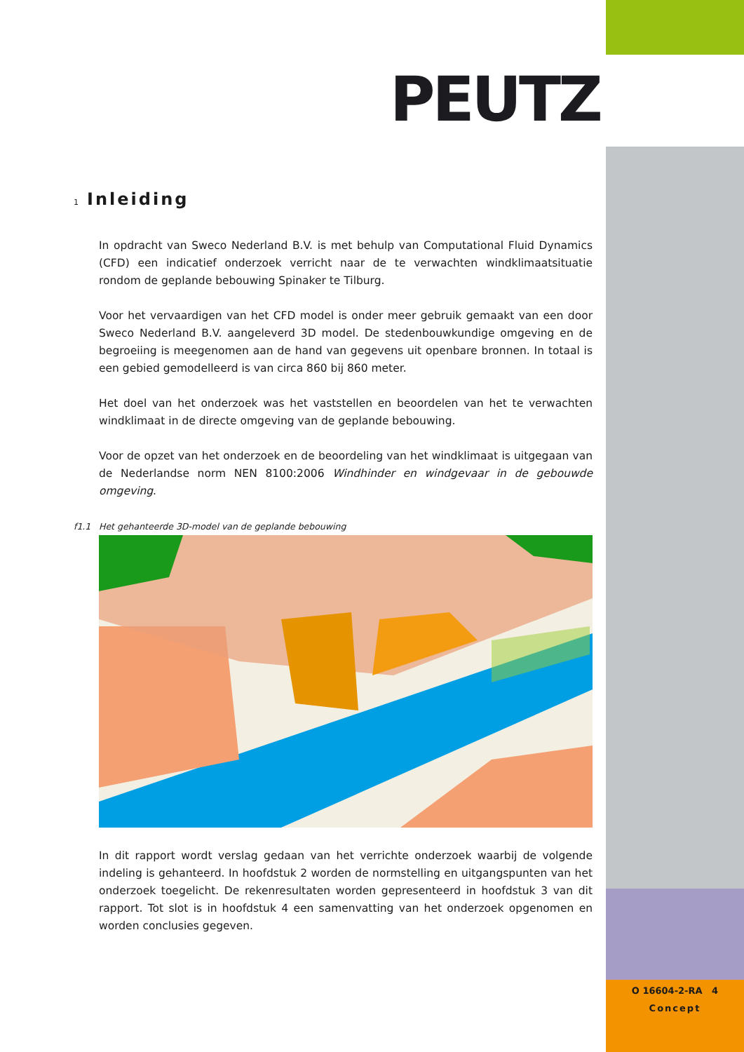PEUTZ
1 Inleiding
In opdracht van Sweco Nederland B.V. is met behulp van Computational Fluid Dynamics (CFD) een indicatief onderzoek verricht naar de te verwachten windklimaatsituatie rondom de geplande bebouwing Spinaker te Tilburg.
Voor het vervaardigen van het CFD model is onder meer gebruik gemaakt van een door Sweco Nederland B.V. aangeleverd 3D model. De stedenbouwkundige omgeving en de begroeiing is meegenomen aan de hand van gegevens uit openbare bronnen. In totaal is een gebied gemodelleerd is van circa 860 bij 860 meter.
Het doel van het onderzoek was het vaststellen en beoordelen van het te verwachten windklimaat in de directe omgeving van de geplande bebouwing.
Voor de opzet van het onderzoek en de beoordeling van het windklimaat is uitgegaan van de Nederlandse norm NEN 8100:2006 Windhinder en windgevaar in de gebouwde omgeving.
f1.1 Het gehanteerde 3D-model van de geplande bebouwing
In dit rapport wordt verslag gedaan van het verrichte onderzoek waarbij de volgende indeling is gehanteerd. In hoofdstuk 2 worden de normstelling en uitgangspunten van het onderzoek toegelicht. De rekenresultaten worden gepresenteerd in hoofdstuk 3 van dit rapport. Tot slot is in hoofdstuk 4 een samenvatting van het onderzoek opgenomen en worden conclusies gegeven.
O 16604-2-RA 4
Concept